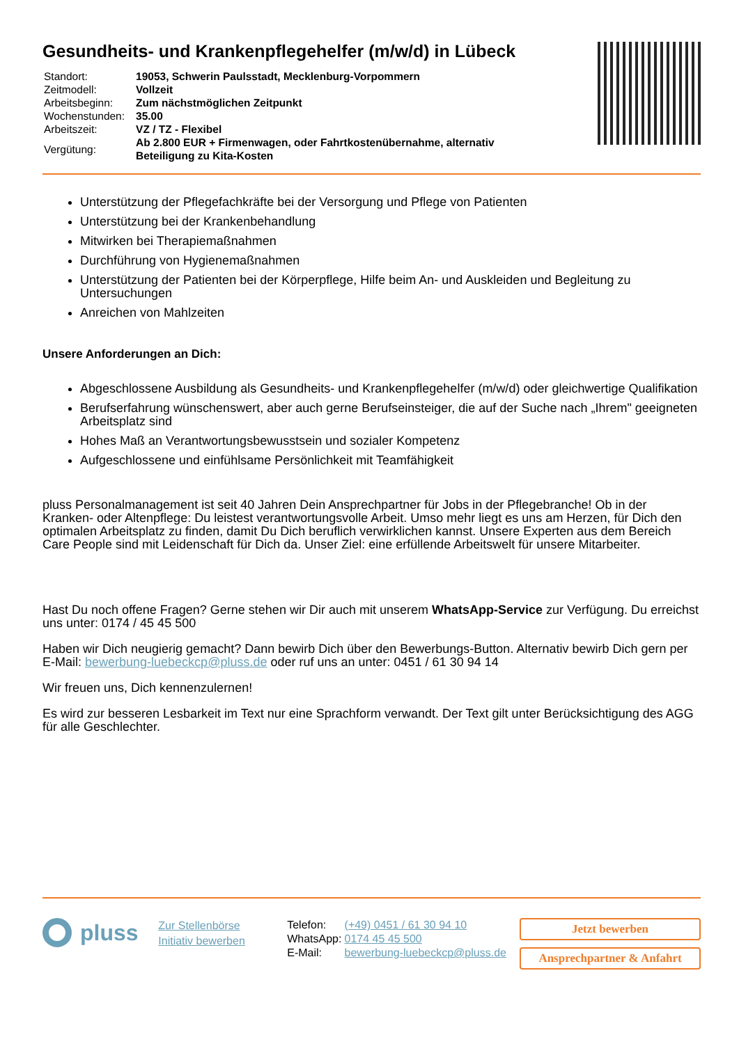Gesundheits- und Krankenpflegehelfer (m/w/d) in Lübeck
| Standort: | 19053, Schwerin Paulsstadt, Mecklenburg-Vorpommern |
| Zeitmodell: | Vollzeit |
| Arbeitsbeginn: | Zum nächstmöglichen Zeitpunkt |
| Wochenstunden: | 35.00 |
| Arbeitszeit: | VZ / TZ - Flexibel |
| Vergütung: | Ab 2.800 EUR + Firmenwagen, oder Fahrtkostenübernahme, alternativ Beteiligung zu Kita-Kosten |
Unterstützung der Pflegefachkräfte bei der Versorgung und Pflege von Patienten
Unterstützung bei der Krankenbehandlung
Mitwirken bei Therapiemaßnahmen
Durchführung von Hygienemaßnahmen
Unterstützung der Patienten bei der Körperpflege, Hilfe beim An- und Auskleiden und Begleitung zu Untersuchungen
Anreichen von Mahlzeiten
Unsere Anforderungen an Dich:
Abgeschlossene Ausbildung als Gesundheits- und Krankenpflegehelfer (m/w/d) oder gleichwertige Qualifikation
Berufserfahrung wünschenswert, aber auch gerne Berufseinsteiger, die auf der Suche nach „Ihrem" geeigneten Arbeitsplatz sind
Hohes Maß an Verantwortungsbewusstsein und sozialer Kompetenz
Aufgeschlossene und einfühlsame Persönlichkeit mit Teamfähigkeit
pluss Personalmanagement ist seit 40 Jahren Dein Ansprechpartner für Jobs in der Pflegebranche! Ob in der Kranken- oder Altenpflege: Du leistest verantwortungsvolle Arbeit. Umso mehr liegt es uns am Herzen, für Dich den optimalen Arbeitsplatz zu finden, damit Du Dich beruflich verwirklichen kannst. Unsere Experten aus dem Bereich Care People sind mit Leidenschaft für Dich da. Unser Ziel: eine erfüllende Arbeitswelt für unsere Mitarbeiter.
Hast Du noch offene Fragen? Gerne stehen wir Dir auch mit unserem WhatsApp-Service zur Verfügung. Du erreichst uns unter: 0174 / 45 45 500
Haben wir Dich neugierig gemacht? Dann bewirb Dich über den Bewerbungs-Button. Alternativ bewirb Dich gern per E-Mail: bewerbung-luebeckcp@pluss.de oder ruf uns an unter: 0451 / 61 30 94 14
Wir freuen uns, Dich kennenzulernen!
Es wird zur besseren Lesbarkeit im Text nur eine Sprachform verwandt. Der Text gilt unter Berücksichtigung des AGG für alle Geschlechter.
pluss
Zur Stellenbörse
Initiativ bewerben
| Telefon: | (+49) 0451 / 61 30 94 10 |
| WhatsApp: | 0174 45 45 500 |
| E-Mail: | bewerbung-luebeckcp@pluss.de |
Jetzt bewerben
Ansprechpartner & Anfahrt